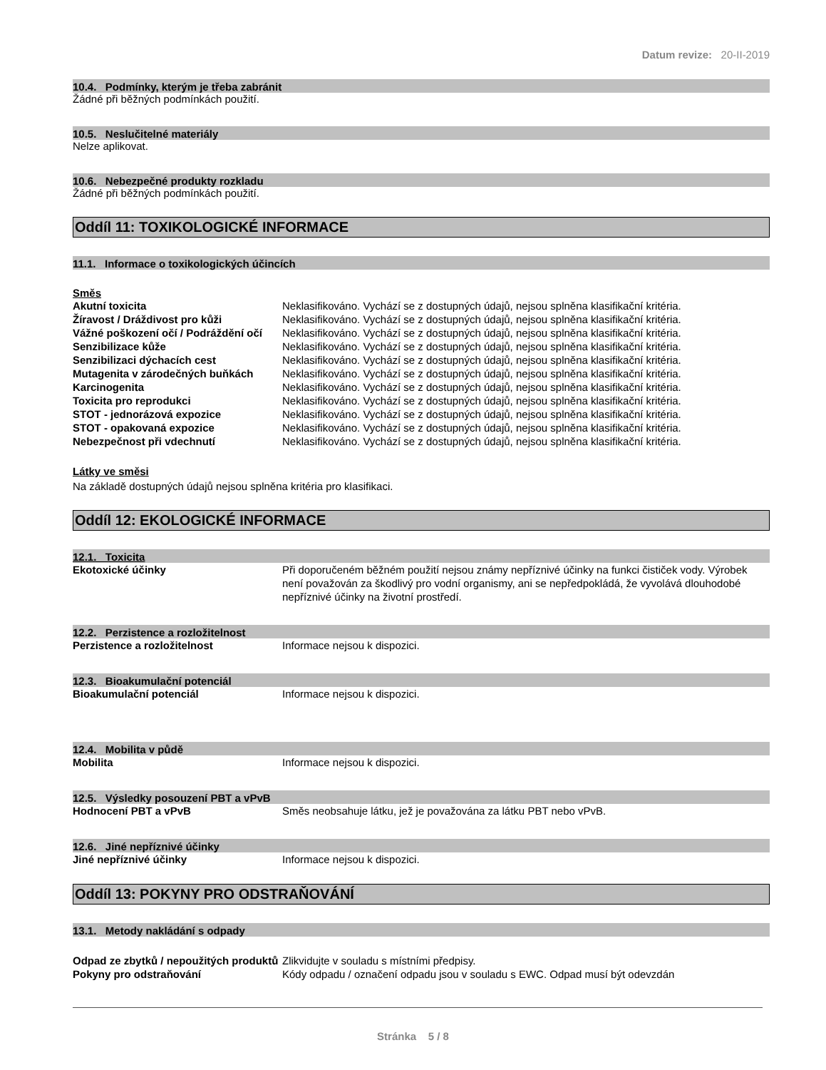Datum revize: 20-II-2019
10.4. Podmínky, kterým je třeba zabránit
Žádné při běžných podmínkách použití.
10.5. Neslučitelné materiály
Nelze aplikovat.
10.6. Nebezpečné produkty rozkladu
Žádné při běžných podmínkách použití.
Oddíl 11: TOXIKOLOGICKÉ INFORMACE
11.1. Informace o toxikologických účincích
Směs
| Akutní toxicita | Neklasifikováno. Vychází se z dostupných údajů, nejsou splněna klasifikační kritéria. |
| Žíravost / Dráždivost pro kůži | Neklasifikováno. Vychází se z dostupných údajů, nejsou splněna klasifikační kritéria. |
| Vážné poškození očí / Podráždění očí | Neklasifikováno. Vychází se z dostupných údajů, nejsou splněna klasifikační kritéria. |
| Senzibilizace kůže | Neklasifikováno. Vychází se z dostupných údajů, nejsou splněna klasifikační kritéria. |
| Senzibilizaci dýchacích cest | Neklasifikováno. Vychází se z dostupných údajů, nejsou splněna klasifikační kritéria. |
| Mutagenita v zárodečných buňkách | Neklasifikováno. Vychází se z dostupných údajů, nejsou splněna klasifikační kritéria. |
| Karcinogenita | Neklasifikováno. Vychází se z dostupných údajů, nejsou splněna klasifikační kritéria. |
| Toxicita pro reprodukci | Neklasifikováno. Vychází se z dostupných údajů, nejsou splněna klasifikační kritéria. |
| STOT - jednorázová expozice | Neklasifikováno. Vychází se z dostupných údajů, nejsou splněna klasifikační kritéria. |
| STOT - opakovaná expozice | Neklasifikováno. Vychází se z dostupných údajů, nejsou splněna klasifikační kritéria. |
| Nebezpečnost při vdechnutí | Neklasifikováno. Vychází se z dostupných údajů, nejsou splněna klasifikační kritéria. |
Látky ve směsi
Na základě dostupných údajů nejsou splněna kritéria pro klasifikaci.
Oddíl 12: EKOLOGICKÉ INFORMACE
12.1. Toxicita
| Ekotoxické účinky | Při doporučeném běžném použití nejsou známy nepříznivé účinky na funkci čističek vody. Výrobek není považován za škodlivý pro vodní organismy, ani se nepředpokládá, že vyvolává dlouhodobé nepříznivé účinky na životní prostředí. |
12.2. Perzistence a rozložitelnost
| Perzistence a rozložitelnost | Informace nejsou k dispozici. |
12.3. Bioakumulační potenciál
| Bioakumulační potenciál | Informace nejsou k dispozici. |
12.4. Mobilita v půdě
| Mobilita | Informace nejsou k dispozici. |
12.5. Výsledky posouzení PBT a vPvB
| Hodnocení PBT a vPvB | Směs neobsahuje látku, jež je považována za látku PBT nebo vPvB. |
12.6. Jiné nepříznivé účinky
| Jiné nepříznivé účinky | Informace nejsou k dispozici. |
Oddíl 13: POKYNY PRO ODSTRAŇOVÁNÍ
13.1. Metody nakládání s odpady
| Odpad ze zbytků / nepoužitých produktů | Zlikvidujte v souladu s místními předpisy. |
| Pokyny pro odstraňování | Kódy odpadu / označení odpadu jsou v souladu s EWC. Odpad musí být odevzdán |
Stránka 5 / 8